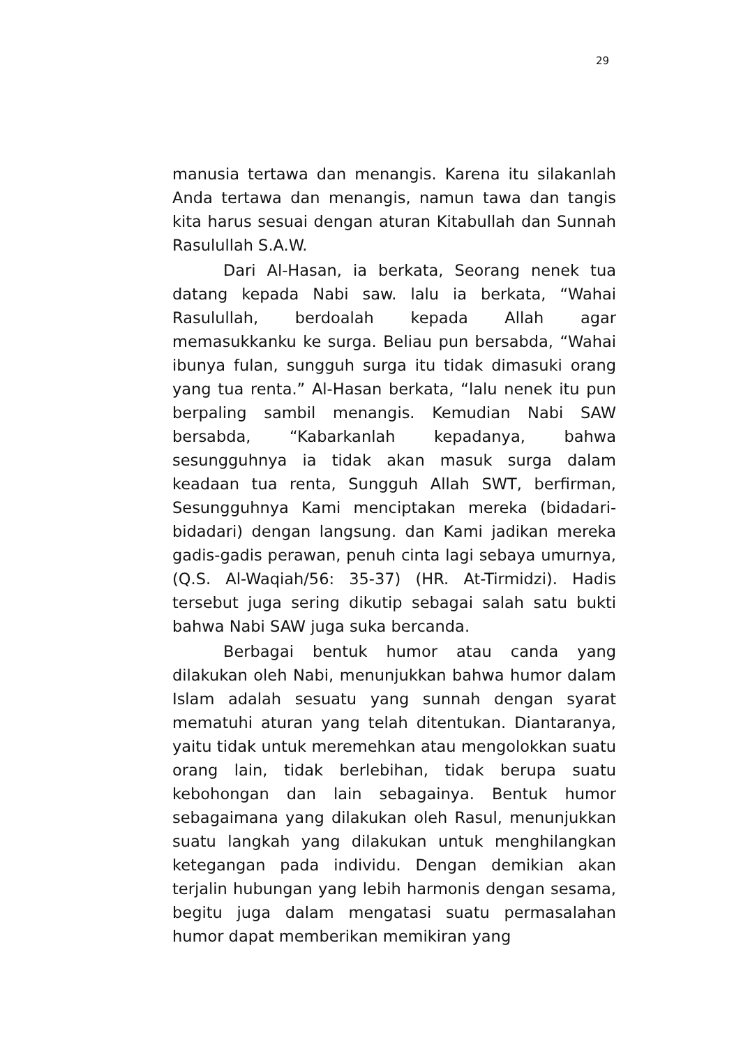29
manusia tertawa dan menangis. Karena itu silakanlah Anda tertawa dan menangis, namun tawa dan tangis kita harus sesuai dengan aturan Kitabullah dan Sunnah Rasulullah S.A.W.
Dari Al-Hasan, ia berkata, Seorang nenek tua datang kepada Nabi saw. lalu ia berkata, “Wahai Rasulullah, berdoalah kepada Allah agar memasukkanku ke surga. Beliau pun bersabda, “Wahai ibunya fulan, sungguh surga itu tidak dimasuki orang yang tua renta.” Al-Hasan berkata, “lalu nenek itu pun berpaling sambil menangis. Kemudian Nabi SAW bersabda, “Kabarkanlah kepadanya, bahwa sesungguhnya ia tidak akan masuk surga dalam keadaan tua renta, Sungguh Allah SWT, berfirman, Sesungguhnya Kami menciptakan mereka (bidadari-bidadari) dengan langsung. dan Kami jadikan mereka gadis-gadis perawan, penuh cinta lagi sebaya umurnya, (Q.S. Al-Waqiah/56: 35-37) (HR. At-Tirmidzi). Hadis tersebut juga sering dikutip sebagai salah satu bukti bahwa Nabi SAW juga suka bercanda.
Berbagai bentuk humor atau canda yang dilakukan oleh Nabi, menunjukkan bahwa humor dalam Islam adalah sesuatu yang sunnah dengan syarat mematuhi aturan yang telah ditentukan. Diantaranya, yaitu tidak untuk meremehkan atau mengolokkan suatu orang lain, tidak berlebihan, tidak berupa suatu kebohongan dan lain sebagainya. Bentuk humor sebagaimana yang dilakukan oleh Rasul, menunjukkan suatu langkah yang dilakukan untuk menghilangkan ketegangan pada individu. Dengan demikian akan terjalin hubungan yang lebih harmonis dengan sesama, begitu juga dalam mengatasi suatu permasalahan humor dapat memberikan memikiran yang